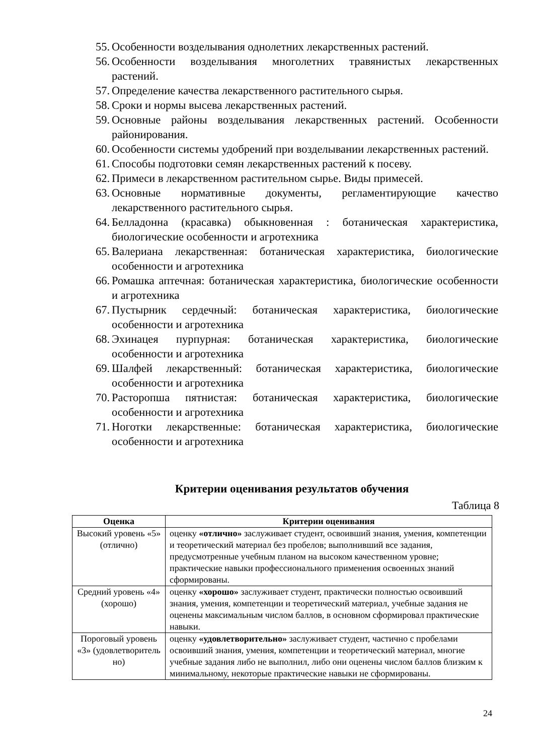55. Особенности возделывания однолетних лекарственных растений.
56. Особенности возделывания многолетних травянистых лекарственных растений.
57. Определение качества лекарственного растительного сырья.
58. Сроки и нормы высева лекарственных растений.
59. Основные районы возделывания лекарственных растений. Особенности районирования.
60. Особенности системы удобрений при возделывании лекарственных растений.
61. Способы подготовки семян лекарственных растений к посеву.
62. Примеси в лекарственном растительном сырье. Виды примесей.
63. Основные нормативные документы, регламентирующие качество лекарственного растительного сырья.
64. Белладонна (красавка) обыкновенная : ботаническая характеристика, биологические особенности и агротехника
65. Валериана лекарственная: ботаническая характеристика, биологические особенности и агротехника
66. Ромашка аптечная: ботаническая характеристика, биологические особенности и агротехника
67. Пустырник сердечный: ботаническая характеристика, биологические особенности и агротехника
68. Эхинацея пурпурная: ботаническая характеристика, биологические особенности и агротехника
69. Шалфей лекарственный: ботаническая характеристика, биологические особенности и агротехника
70. Расторопша пятнистая: ботаническая характеристика, биологические особенности и агротехника
71. Ноготки лекарственные: ботаническая характеристика, биологические особенности и агротехника
Критерии оценивания результатов обучения
Таблица 8
| Оценка | Критерии оценивания |
| --- | --- |
| Высокий уровень «5» (отлично) | оценку «отлично» заслуживает студент, освоивший знания, умения, компетенции и теоретический материал без пробелов; выполнивший все задания, предусмотренные учебным планом на высоком качественном уровне; практические навыки профессионального применения освоенных знаний сформированы. |
| Средний уровень «4» (хорошо) | оценку «хорошо» заслуживает студент, практически полностью освоивший знания, умения, компетенции и теоретический материал, учебные задания не оценены максимальным числом баллов, в основном сформировал практические навыки. |
| Пороговый уровень «3» (удовлетворитель но) | оценку «удовлетворительно» заслуживает студент, частично с пробелами освоивший знания, умения, компетенции и теоретический материал, многие учебные задания либо не выполнил, либо они оценены числом баллов близким к минимальному, некоторые практические навыки не сформированы. |
24